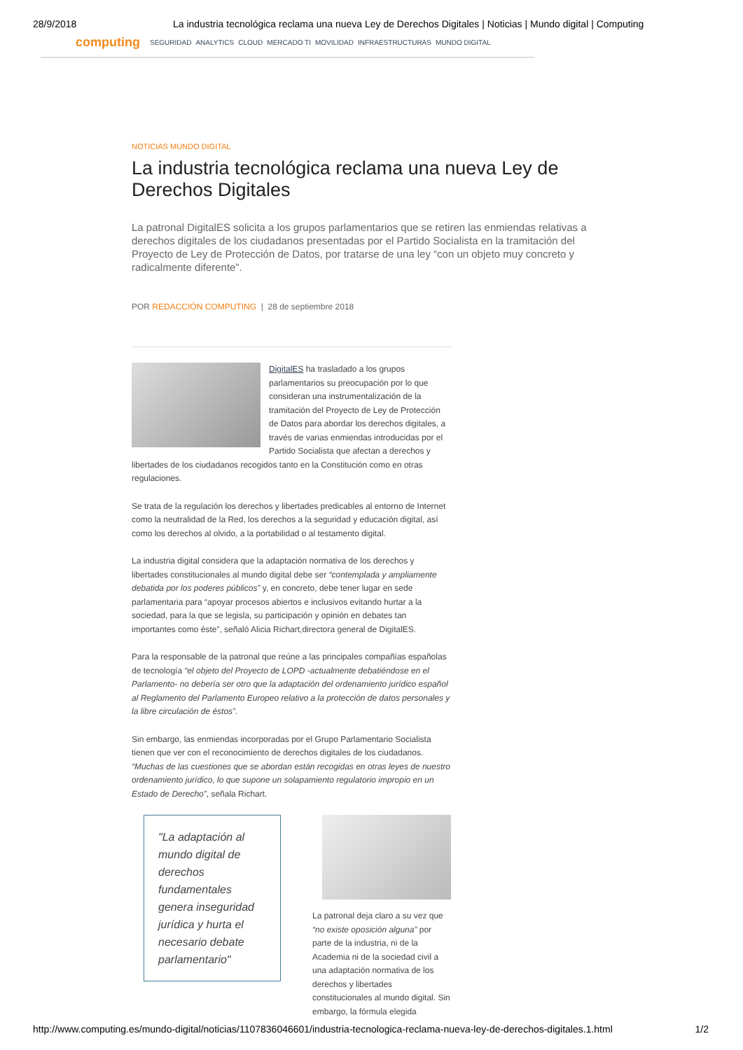28/9/2018 La industria tecnológica reclama una nueva Ley de Derechos Digitales | Noticias | Mundo digital | Computing
computing
SEGURIDAD ANALYTICS CLOUD MERCADO TI MOVILIDAD INFRAESTRUCTURAS MUNDO DIGITAL
NOTICIAS MUNDO DIGITAL
La industria tecnológica reclama una nueva Ley de Derechos Digitales
La patronal DigitalES solicita a los grupos parlamentarios que se retiren las enmiendas relativas a derechos digitales de los ciudadanos presentadas por el Partido Socialista en la tramitación del Proyecto de Ley de Protección de Datos, por tratarse de una ley “con un objeto muy concreto y radicalmente diferente”.
POR REDACCIÓN COMPUTING | 28 de septiembre 2018
DigitalES ha trasladado a los grupos parlamentarios su preocupación por lo que consideran una instrumentalización de la tramitación del Proyecto de Ley de Protección de Datos para abordar los derechos digitales, a través de varias enmiendas introducidas por el Partido Socialista que afectan a derechos y libertades de los ciudadanos recogidos tanto en la Constitución como en otras regulaciones.
Se trata de la regulación los derechos y libertades predicables al entorno de Internet como la neutralidad de la Red, los derechos a la seguridad y educación digital, así como los derechos al olvido, a la portabilidad o al testamento digital.
La industria digital considera que la adaptación normativa de los derechos y libertades constitucionales al mundo digital debe ser “contemplada y ampliamente debatida por los poderes públicos” y, en concreto, debe tener lugar en sede parlamentaria para “apoyar procesos abiertos e inclusivos evitando hurtar a la sociedad, para la que se legisla, su participación y opinión en debates tan importantes como éste”, señaló Alicia Richart,directora general de DigitalES.
Para la responsable de la patronal que reúne a las principales compañías españolas de tecnología “el objeto del Proyecto de LOPD -actualmente debatiéndose en el Parlamento- no debería ser otro que la adaptación del ordenamiento jurídico español al Reglamento del Parlamento Europeo relativo a la protección de datos personales y la libre circulación de éstos”.
Sin embargo, las enmiendas incorporadas por el Grupo Parlamentario Socialista tienen que ver con el reconocimiento de derechos digitales de los ciudadanos. “Muchas de las cuestiones que se abordan están recogidas en otras leyes de nuestro ordenamiento jurídico, lo que supone un solapamiento regulatorio impropio en un Estado de Derecho”, señala Richart.
"La adaptación al mundo digital de derechos fundamentales genera inseguridad jurídica y hurta el necesario debate parlamentario"
La patronal deja claro a su vez que “no existe oposición alguna” por parte de la industria, ni de la Academia ni de la sociedad civil a una adaptación normativa de los derechos y libertades constitucionales al mundo digital. Sin embargo, la fórmula elegida
http://www.computing.es/mundo-digital/noticias/1107836046601/industria-tecnologica-reclama-nueva-ley-de-derechos-digitales.1.html 1/2